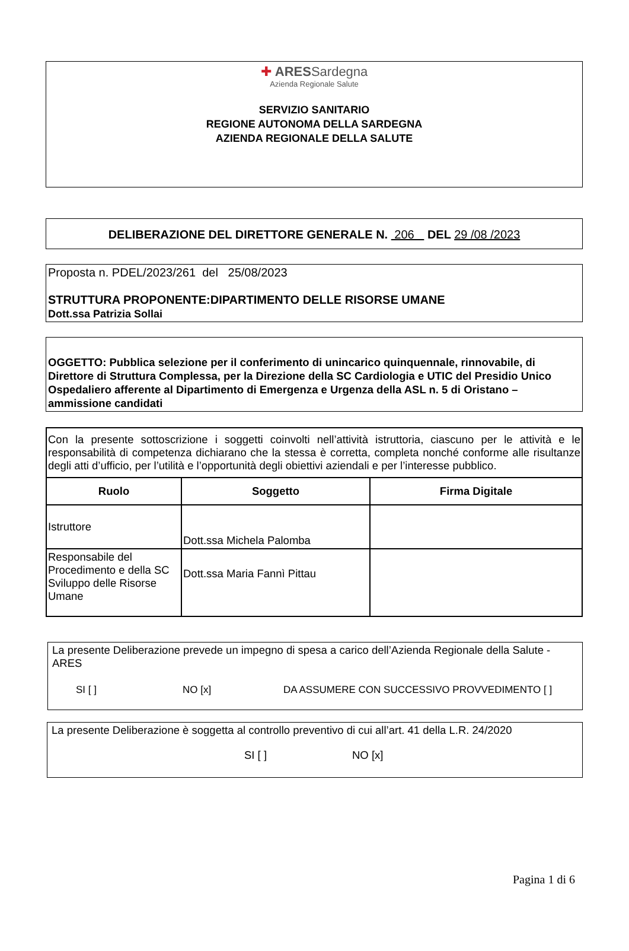✚ ARES Sardegna
Azienda Regionale Salute
SERVIZIO SANITARIO
REGIONE AUTONOMA DELLA SARDEGNA
AZIENDA REGIONALE DELLA SALUTE
DELIBERAZIONE DEL DIRETTORE GENERALE N. 206 DEL 29 /08 /2023
Proposta n. PDEL/2023/261 del 25/08/2023
STRUTTURA PROPONENTE:DIPARTIMENTO DELLE RISORSE UMANE
Dott.ssa Patrizia Sollai
OGGETTO: Pubblica selezione per il conferimento di unincarico quinquennale, rinnovabile, di Direttore di Struttura Complessa, per la Direzione della SC Cardiologia e UTIC del Presidio Unico Ospedaliero afferente al Dipartimento di Emergenza e Urgenza della ASL n. 5 di Oristano – ammissione candidati
| Con la presente sottoscrizione i soggetti coinvolti nell’attività istruttoria, ciascuno per le attività e le responsabilità di competenza dichiarano che la stessa è corretta, completa nonché conforme alle risultanze degli atti d’ufficio, per l’utilità e l’opportunità degli obiettivi aziendali e per l’interesse pubblico. | | |
| Ruolo | Soggetto | Firma Digitale |
| Istruttore | Dott.ssa Michela Palomba | |
| Responsabile del Procedimento e della SC Sviluppo delle Risorse Umane | Dott.ssa Maria Fannì Pittau | |
La presente Deliberazione prevede un impegno di spesa a carico dell’Azienda Regionale della Salute - ARES
SI [ ] NO [x] DA ASSUMERE CON SUCCESSIVO PROVVEDIMENTO [ ]
La presente Deliberazione è soggetta al controllo preventivo di cui all’art. 41 della L.R. 24/2020
SI [ ] NO [x]
Pagina 1 di 6